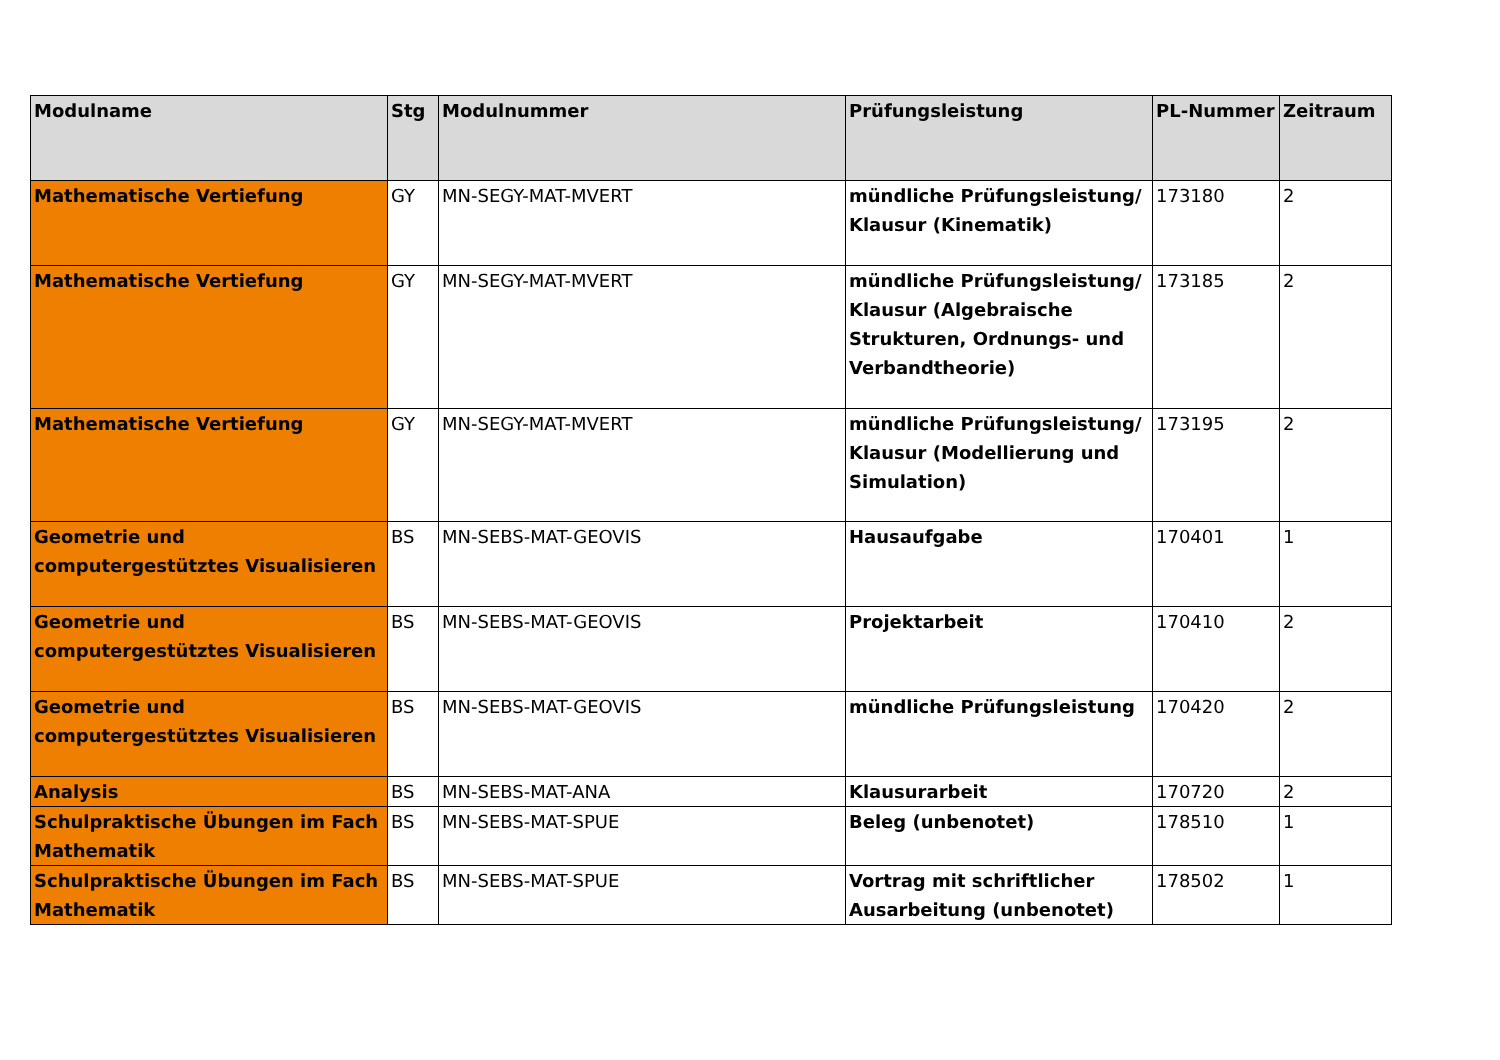| Modulname | Stg | Modulnummer | Prüfungsleistung | PL-Nummer | Zeitraum |
| --- | --- | --- | --- | --- | --- |
| Mathematische Vertiefung | GY | MN-SEGY-MAT-MVERT | mündliche Prüfungsleistung/ Klausur (Kinematik) | 173180 | 2 |
| Mathematische Vertiefung | GY | MN-SEGY-MAT-MVERT | mündliche Prüfungsleistung/ Klausur (Algebraische Strukturen, Ordnungs- und Verbandtheorie) | 173185 | 2 |
| Mathematische Vertiefung | GY | MN-SEGY-MAT-MVERT | mündliche Prüfungsleistung/ Klausur (Modellierung und Simulation) | 173195 | 2 |
| Geometrie und computergestütztes Visualisieren | BS | MN-SEBS-MAT-GEOVIS | Hausaufgabe | 170401 | 1 |
| Geometrie und computergestütztes Visualisieren | BS | MN-SEBS-MAT-GEOVIS | Projektarbeit | 170410 | 2 |
| Geometrie und computergestütztes Visualisieren | BS | MN-SEBS-MAT-GEOVIS | mündliche Prüfungsleistung | 170420 | 2 |
| Analysis | BS | MN-SEBS-MAT-ANA | Klausurarbeit | 170720 | 2 |
| Schulpraktische Übungen im Fach Mathematik | BS | MN-SEBS-MAT-SPUE | Beleg (unbenotet) | 178510 | 1 |
| Schulpraktische Übungen im Fach Mathematik | BS | MN-SEBS-MAT-SPUE | Vortrag mit schriftlicher Ausarbeitung (unbenotet) | 178502 | 1 |